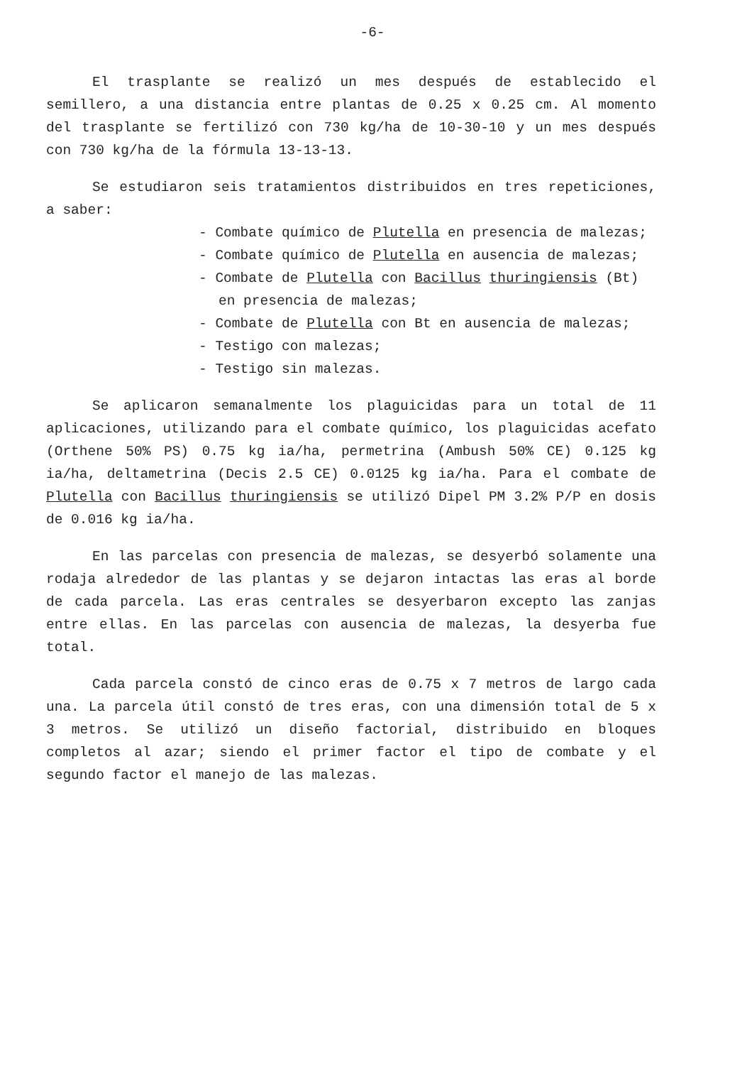-6-
El trasplante se realizó un mes después de establecido el semillero, a una distancia entre plantas de 0.25 x 0.25 cm. Al momento del trasplante se fertilizó con 730 kg/ha de 10-30-10 y un mes después con 730 kg/ha de la fórmula 13-13-13.
Se estudiaron seis tratamientos distribuidos en tres repeticiones, a saber:
- Combate químico de Plutella en presencia de malezas;
- Combate químico de Plutella en ausencia de malezas;
- Combate de Plutella con Bacillus thuringiensis (Bt) en presencia de malezas;
- Combate de Plutella con Bt en ausencia de malezas;
- Testigo con malezas;
- Testigo sin malezas.
Se aplicaron semanalmente los plaguicidas para un total de 11 aplicaciones, utilizando para el combate químico, los plaguicidas acefato (Orthene 50% PS) 0.75 kg ia/ha, permetrina (Ambush 50% CE) 0.125 kg ia/ha, deltametrina (Decis 2.5 CE) 0.0125 kg ia/ha. Para el combate de Plutella con Bacillus thuringiensis se utilizó Dipel PM 3.2% P/P en dosis de 0.016 kg ia/ha.
En las parcelas con presencia de malezas, se desyerbó solamente una rodaja alrededor de las plantas y se dejaron intactas las eras al borde de cada parcela. Las eras centrales se desyerbaron excepto las zanjas entre ellas. En las parcelas con ausencia de malezas, la desyerba fue total.
Cada parcela constó de cinco eras de 0.75 x 7 metros de largo cada una. La parcela útil constó de tres eras, con una dimensión total de 5 x 3 metros. Se utilizó un diseño factorial, distribuido en bloques completos al azar; siendo el primer factor el tipo de combate y el segundo factor el manejo de las malezas.